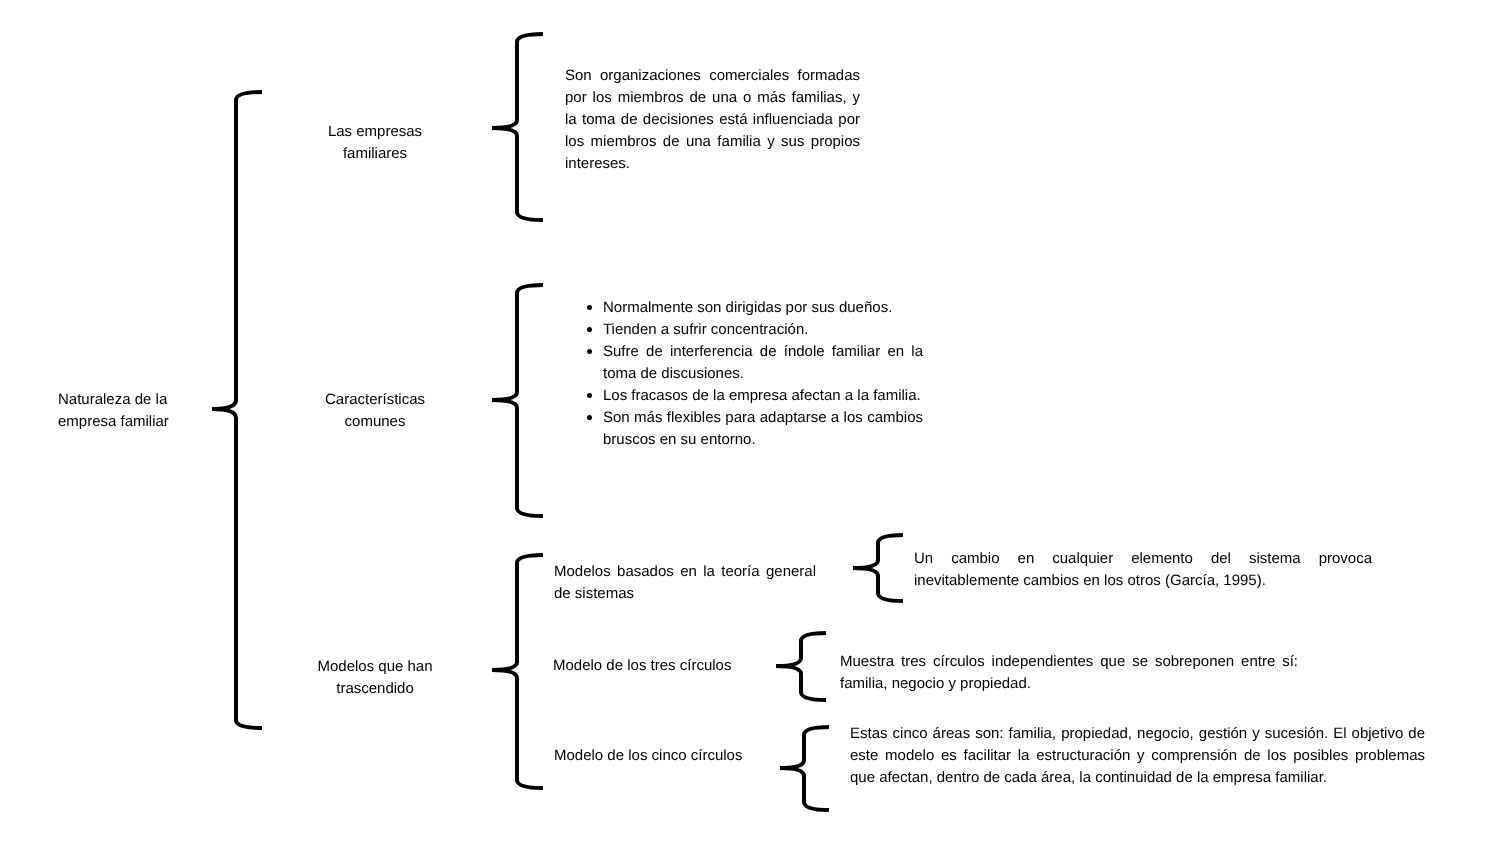Naturaleza de la
empresa familiar
Las empresas
familiares
Son organizaciones comerciales formadas por los miembros de una o más familias, y la toma de decisiones está influenciada por los miembros de una familia y sus propios intereses.
Características
comunes
Normalmente son dirigidas por sus dueños.
Tienden a sufrir concentración.
Sufre de interferencia de índole familiar en la toma de discusiones.
Los fracasos de la empresa afectan a la familia.
Son más flexibles para adaptarse a los cambios bruscos en su entorno.
Modelos que han
trascendido
Modelos basados en la teoría general de sistemas
Un cambio en cualquier elemento del sistema provoca inevitablemente cambios en los otros (García, 1995).
Modelo de los tres círculos
Muestra tres círculos independientes que se sobreponen entre sí: familia, negocio y propiedad.
Modelo de los cinco círculos
Estas cinco áreas son: familia, propiedad, negocio, gestión y sucesión. El objetivo de este modelo es facilitar la estructuración y comprensión de los posibles problemas que afectan, dentro de cada área, la continuidad de la empresa familiar.